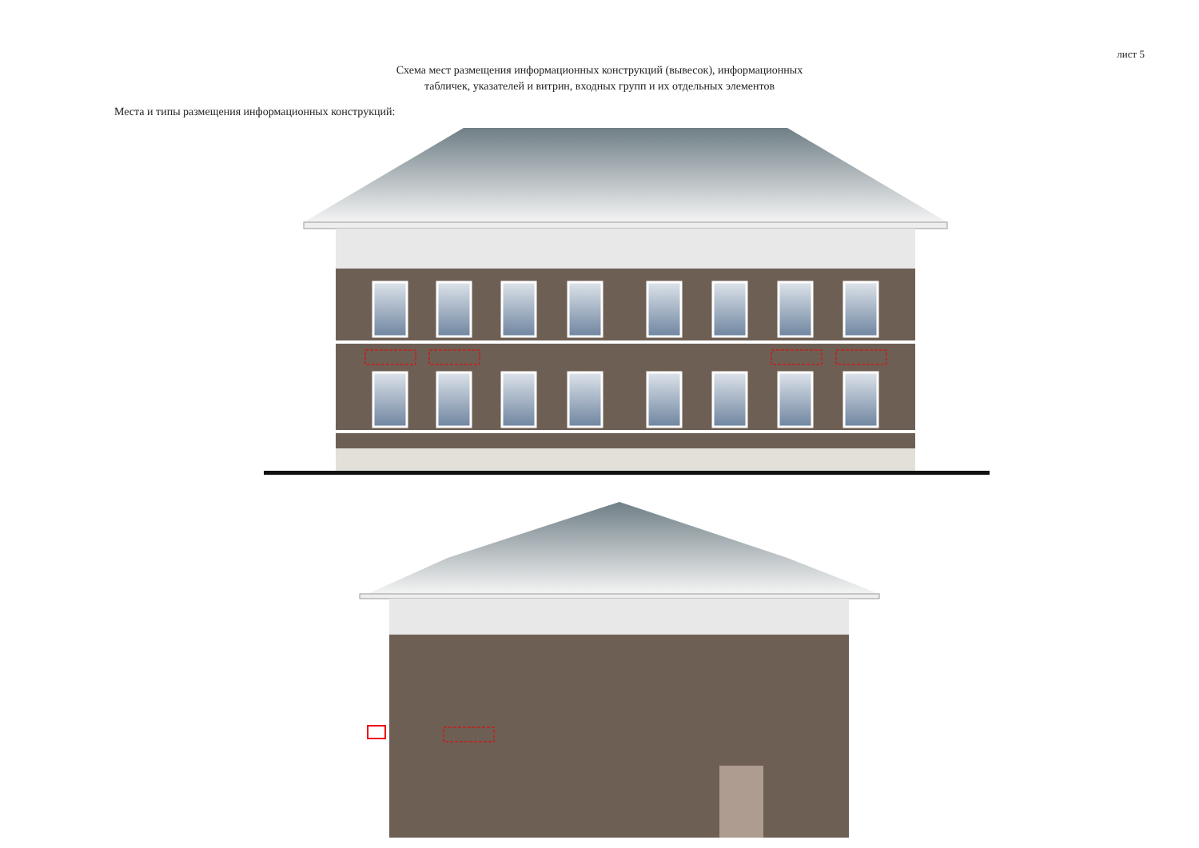лист 5
Схема мест размещения информационных конструкций (вывесок), информационных
табличек, указателей и витрин, входных групп и их отдельных элементов
Места и типы размещения информационных конструкций: